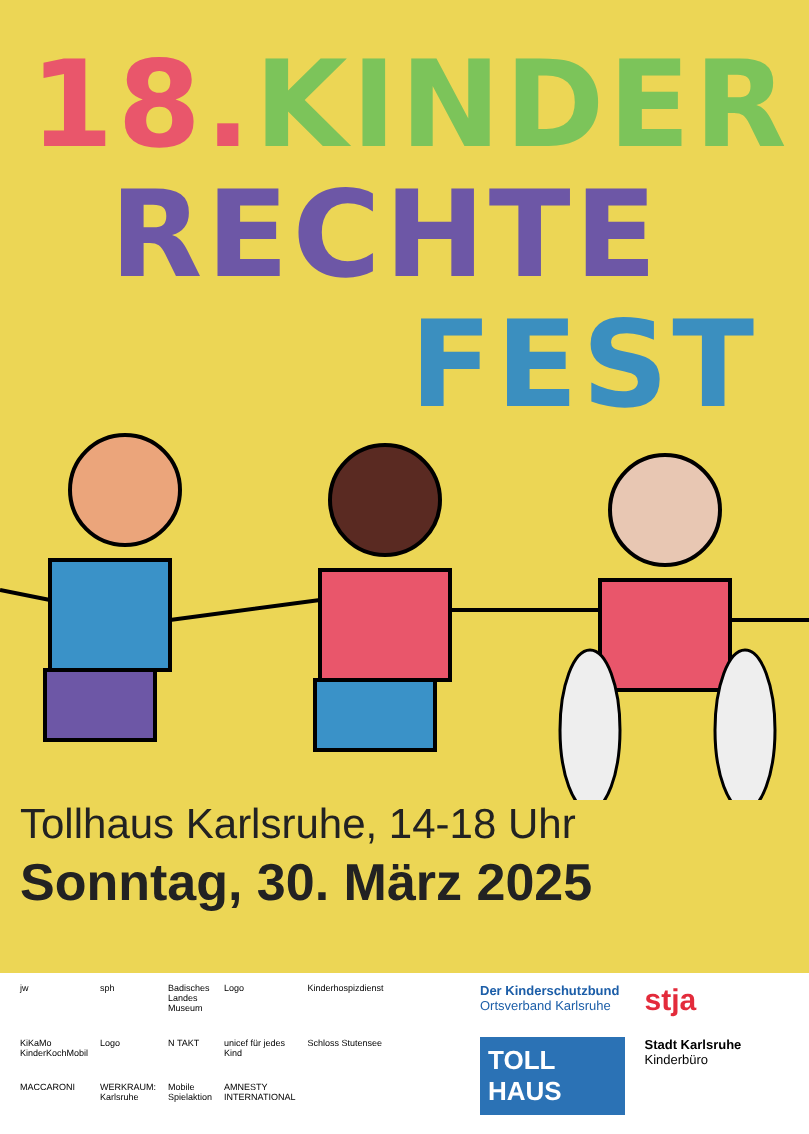18. KINDER
RECHTE
FEST
Tollhaus Karlsruhe, 14-18 Uhr
Sonntag, 30. März 2025
jw
sph
Badisches Landes Museum
Logo
Kinderhospizdienst
KiKaMo KinderKochMobil
Logo
N TAKT
unicef für jedes Kind
Schloss Stutensee
MACCARONI
WERKRAUM: Karlsruhe
Mobile Spielaktion
AMNESTY INTERNATIONAL
Der Kinderschutzbund
Ortsverband Karlsruhe
stja
TOLL HAUS
Stadt Karlsruhe
Kinderbüro